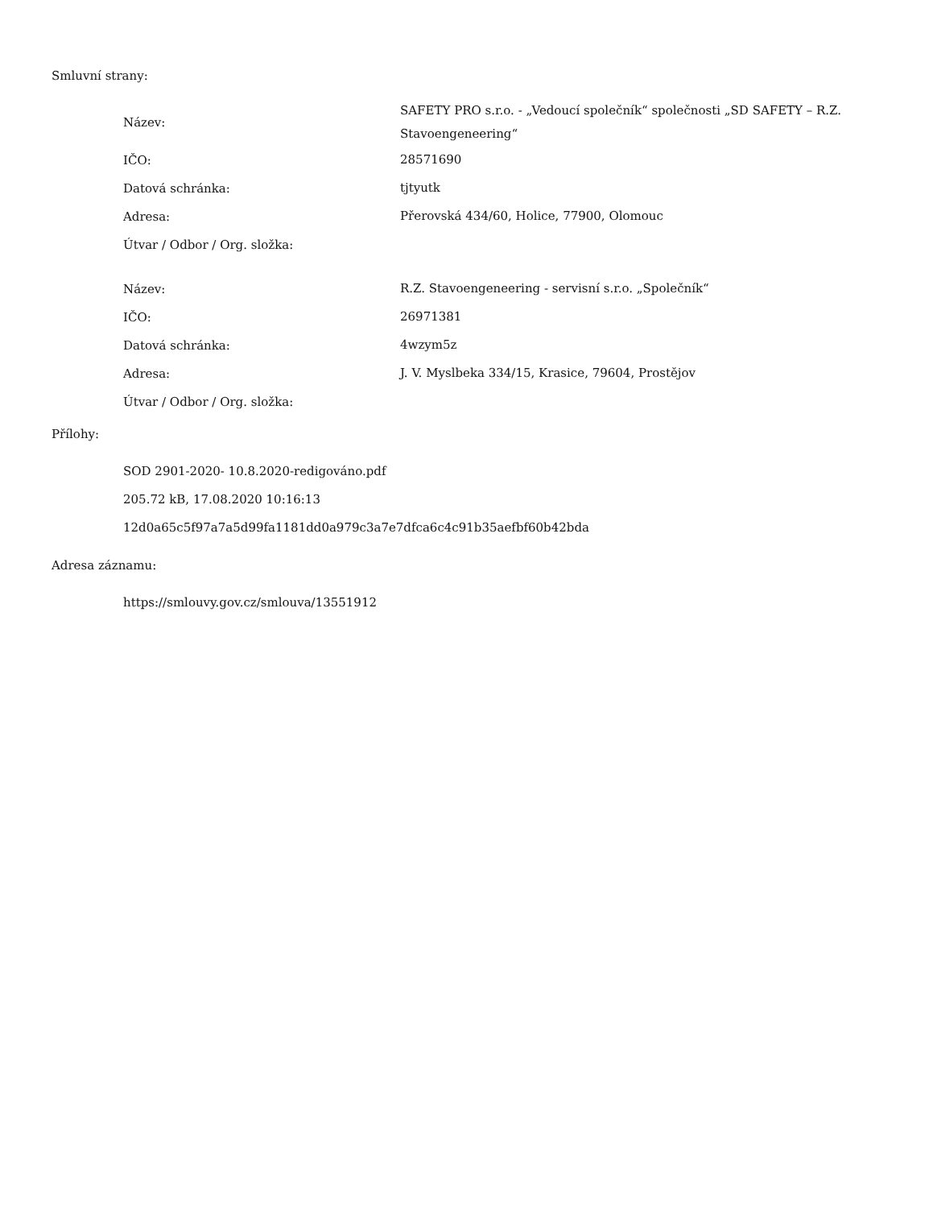Smluvní strany:
| Název: | SAFETY PRO s.r.o. - „Vedoucí společník“ společnosti „SD SAFETY – R.Z. Stavoengeneering“ |
| IČO: | 28571690 |
| Datová schránka: | tjtyutk |
| Adresa: | Přerovská 434/60, Holice, 77900, Olomouc |
| Útvar / Odbor / Org. složka: | |
| Název: | R.Z. Stavoengeneering - servisní s.r.o. „Společník“ |
| IČO: | 26971381 |
| Datová schránka: | 4wzym5z |
| Adresa: | J. V. Myslbeka 334/15, Krasice, 79604, Prostějov |
| Útvar / Odbor / Org. složka: | |
Přílohy:
SOD 2901-2020- 10.8.2020-redigováno.pdf
205.72 kB, 17.08.2020 10:16:13
12d0a65c5f97a7a5d99fa1181dd0a979c3a7e7dfca6c4c91b35aefbf60b42bda
Adresa záznamu:
https://smlouvy.gov.cz/smlouva/13551912